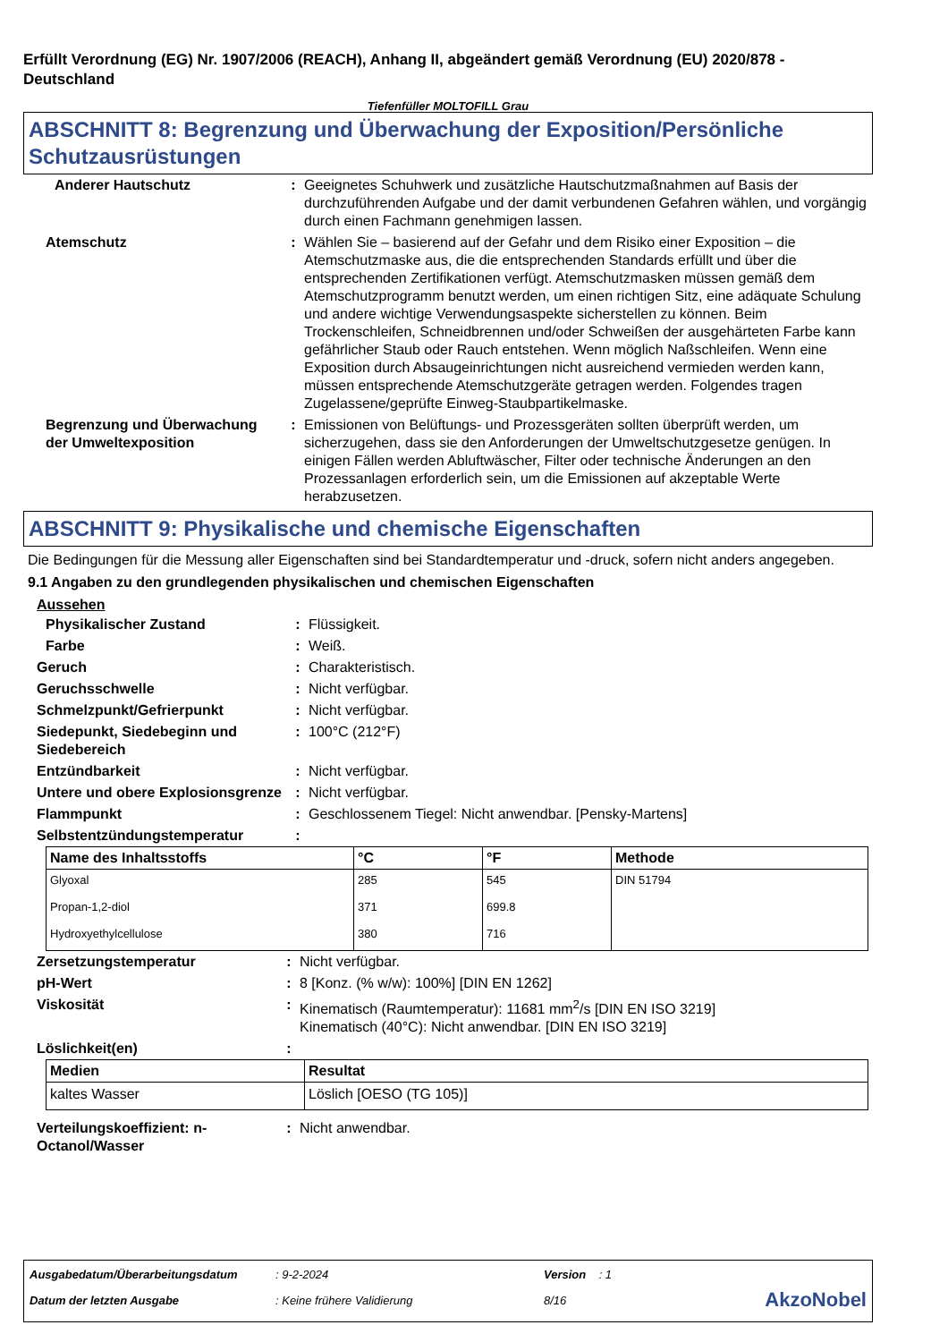Erfüllt Verordnung (EG) Nr. 1907/2006 (REACH), Anhang II, abgeändert gemäß Verordnung (EU) 2020/878 - Deutschland
Tiefenfüller MOLTOFILL Grau
ABSCHNITT 8: Begrenzung und Überwachung der Exposition/Persönliche Schutzausrüstungen
| Anderer Hautschutz | : | Geeignetes Schuhwerk und zusätzliche Hautschutzmaßnahmen auf Basis der durchzuführenden Aufgabe und der damit verbundenen Gefahren wählen, und vorgängig durch einen Fachmann genehmigen lassen. |
| Atemschutz | : | Wählen Sie – basierend auf der Gefahr und dem Risiko einer Exposition – die Atemschutzmaske aus, die die entsprechenden Standards erfüllt und über die entsprechenden Zertifikationen verfügt. Atemschutzmasken müssen gemäß dem Atemschutzprogramm benutzt werden, um einen richtigen Sitz, eine adäquate Schulung und andere wichtige Verwendungsaspekte sicherstellen zu können. Beim Trockenschleifen, Schneidbrennen und/oder Schweißen der ausgehärteten Farbe kann gefährlicher Staub oder Rauch entstehen. Wenn möglich Naßschleifen. Wenn eine Exposition durch Absaugeinrichtungen nicht ausreichend vermieden werden kann, müssen entsprechende Atemschutzgeräte getragen werden. Folgendes tragen Zugelassene/geprüfte Einweg-Staubpartikelmaske. |
| Begrenzung und Überwachung der Umweltexposition | : | Emissionen von Belüftungs- und Prozessgeräten sollten überprüft werden, um sicherzugehen, dass sie den Anforderungen der Umweltschutzgesetze genügen. In einigen Fällen werden Abluftwäscher, Filter oder technische Änderungen an den Prozessanlagen erforderlich sein, um die Emissionen auf akzeptable Werte herabzusetzen. |
ABSCHNITT 9: Physikalische und chemische Eigenschaften
Die Bedingungen für die Messung aller Eigenschaften sind bei Standardtemperatur und -druck, sofern nicht anders angegeben.
9.1 Angaben zu den grundlegenden physikalischen und chemischen Eigenschaften
Aussehen
| Physikalischer Zustand | : | Flüssigkeit. |
| Farbe | : | Weiß. |
| Geruch | : | Charakteristisch. |
| Geruchsschwelle | : | Nicht verfügbar. |
| Schmelzpunkt/Gefrierpunkt | : | Nicht verfügbar. |
| Siedepunkt, Siedebeginn und Siedebereich | : | 100°C (212°F) |
| Entzündbarkeit | : | Nicht verfügbar. |
| Untere und obere Explosionsgrenze | : | Nicht verfügbar. |
| Flammpunkt | : | Geschlossenem Tiegel: Nicht anwendbar. [Pensky-Martens] |
| Selbstentzündungstemperatur | : | |
| Name des Inhaltsstoffs | °C | °F | Methode |
| --- | --- | --- | --- |
| Glyoxal | 285 | 545 | DIN 51794 |
| Propan-1,2-diol | 371 | 699.8 | |
| Hydroxyethylcellulose | 380 | 716 | |
| Zersetzungstemperatur | : | Nicht verfügbar. |
| pH-Wert | : | 8 [Konz. (% w/w): 100%] [DIN EN 1262] |
| Viskosität | : | Kinematisch (Raumtemperatur): 11681 mm<sup>2</sup>/s [DIN EN ISO 3219] Kinematisch (40°C): Nicht anwendbar. [DIN EN ISO 3219] |
| Löslichkeit(en) | : | |
| Medien | Resultat |
| --- | --- |
| kaltes Wasser | Löslich [OESO (TG 105)] |
| Verteilungskoeffizient: n-Octanol/Wasser | : | Nicht anwendbar. |
| Ausgabedatum/Überarbeitungsdatum | : 9-2-2024 | Version : 1 | |
| Datum der letzten Ausgabe | : Keine frühere Validierung | 8/16 | AkzoNobel |